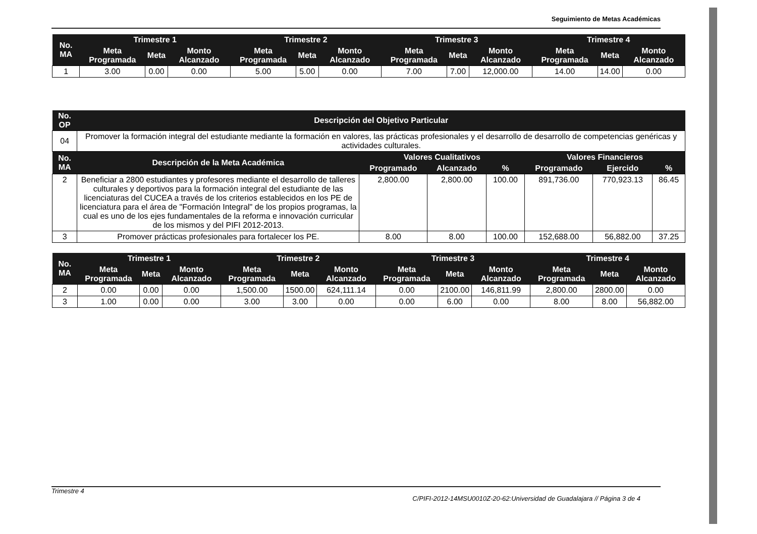Seguimiento de Metas Académicas
| No. MA | Trimestre 1 | | | Trimestre 2 | | | Trimestre 3 | | | Trimestre 4 | | |
| --- | --- | --- | --- | --- | --- | --- | --- | --- | --- | --- | --- | --- |
| | Meta Programada | Meta | Monto Alcanzado | Meta Programada | Meta | Monto Alcanzado | Meta Programada | Meta | Monto Alcanzado | Meta Programada | Meta | Monto Alcanzado |
| 1 | 3.00 | 0.00 | 0.00 | 5.00 | 5.00 | 0.00 | 7.00 | 7.00 | 12,000.00 | 14.00 | 14.00 | 0.00 |
| No. OP | Descripción del Objetivo Particular | | | | | | |
| --- | --- | --- | --- | --- | --- | --- | --- |
| 04 | Promover la formación integral del estudiante mediante la formación en valores, las prácticas profesionales y el desarrollo de desarrollo de competencias genéricas y actividades culturales. | | | | | | |
| No. MA | Descripción de la Meta Académica | Valores Cualitativos | | | Valores Financieros | | |
| | | Programado | Alcanzado | % | Programado | Ejercido | % |
| 2 | Beneficiar a 2800 estudiantes y profesores mediante el desarrollo de talleres culturales y deportivos para la formación integral del estudiante de las licenciaturas del CUCEA a través de los criterios establecidos en los PE de licenciatura para el área de "Formación Integral" de los propios programas, la cual es uno de los ejes fundamentales de la reforma e innovación curricular de los mismos y del PIFI 2012-2013. | 2,800.00 | 2,800.00 | 100.00 | 891,736.00 | 770,923.13 | 86.45 |
| 3 | Promover prácticas profesionales para fortalecer los PE. | 8.00 | 8.00 | 100.00 | 152,688.00 | 56,882.00 | 37.25 |
| No. MA | Trimestre 1 | | | Trimestre 2 | | | Trimestre 3 | | | Trimestre 4 | | |
| --- | --- | --- | --- | --- | --- | --- | --- | --- | --- | --- | --- | --- |
| | Meta Programada | Meta | Monto Alcanzado | Meta Programada | Meta | Monto Alcanzado | Meta Programada | Meta | Monto Alcanzado | Meta Programada | Meta | Monto Alcanzado |
| 2 | 0.00 | 0.00 | 0.00 | 1,500.00 | 1500.00 | 624,111.14 | 0.00 | 2100.00 | 146,811.99 | 2,800.00 | 2800.00 | 0.00 |
| 3 | 1.00 | 0.00 | 0.00 | 3.00 | 3.00 | 0.00 | 0.00 | 6.00 | 0.00 | 8.00 | 8.00 | 56,882.00 |
Trimestre 4
C/PIFI-2012-14MSU0010Z-20-62:Universidad de Guadalajara // Página 3 de 4